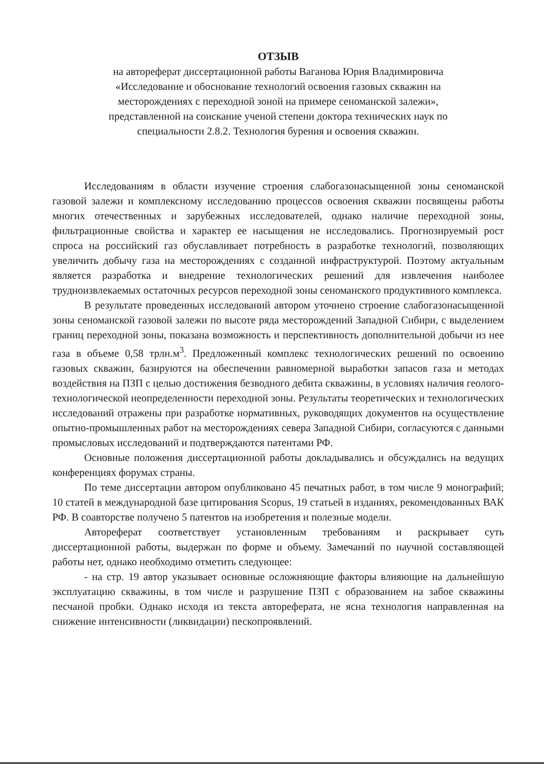ОТЗЫВ
на автореферат диссертационной работы Ваганова Юрия Владимировича
«Исследование и обоснование технологий освоения газовых скважин на
месторождениях с переходной зоной на примере сеноманской залежи»,
представленной на соискание ученой степени доктора технических наук по
специальности 2.8.2. Технология бурения и освоения скважин.
Исследованиям в области изучение строения слабогазонасыщенной зоны сеноманской газовой залежи и комплексному исследованию процессов освоения скважин посвящены работы многих отечественных и зарубежных исследователей, однако наличие переходной зоны, фильтрационные свойства и характер ее насыщения не исследовались. Прогнозируемый рост спроса на российский газ обуславливает потребность в разработке технологий, позволяющих увеличить добычу газа на месторождениях с созданной инфраструктурой. Поэтому актуальным является разработка и внедрение технологических решений для извлечения наиболее трудноизвлекаемых остаточных ресурсов переходной зоны сеноманского продуктивного комплекса.
В результате проведенных исследований автором уточнено строение слабогазонасыщенной зоны сеноманской газовой залежи по высоте ряда месторождений Западной Сибири, с выделением границ переходной зоны, показана возможность и перспективность дополнительной добычи из нее газа в объеме 0,58 трлн.м<sup>3</sup>. Предложенный комплекс технологических решений по освоению газовых скважин, базируются на обеспечении равномерной выработки запасов газа и методах воздействия на ПЗП с целью достижения безводного дебита скважины, в условиях наличия геолого-технологической неопределенности переходной зоны. Результаты теоретических и технологических исследований отражены при разработке нормативных, руководящих документов на осуществление опытно-промышленных работ на месторождениях севера Западной Сибири, согласуются с данными промысловых исследований и подтверждаются патентами РФ.
Основные положения диссертационной работы докладывались и обсуждались на ведущих конференциях форумах страны.
По теме диссертации автором опубликовано 45 печатных работ, в том числе 9 монографий; 10 статей в международной базе цитирования Scopus, 19 статьей в изданиях, рекомендованных ВАК РФ. В соавторстве получено 5 патентов на изобретения и полезные модели.
Автореферат соответствует установленным требованиям и раскрывает суть диссертационной работы, выдержан по форме и объему. Замечаний по научной составляющей работы нет, однако необходимо отметить следующее:
- на стр. 19 автор указывает основные осложняющие факторы влияющие на дальнейшую эксплуатацию скважины, в том числе и разрушение ПЗП с образованием на забое скважины песчаной пробки. Однако исходя из текста автореферата, не ясна технология направленная на снижение интенсивности (ликвидации) пескопроявлений.